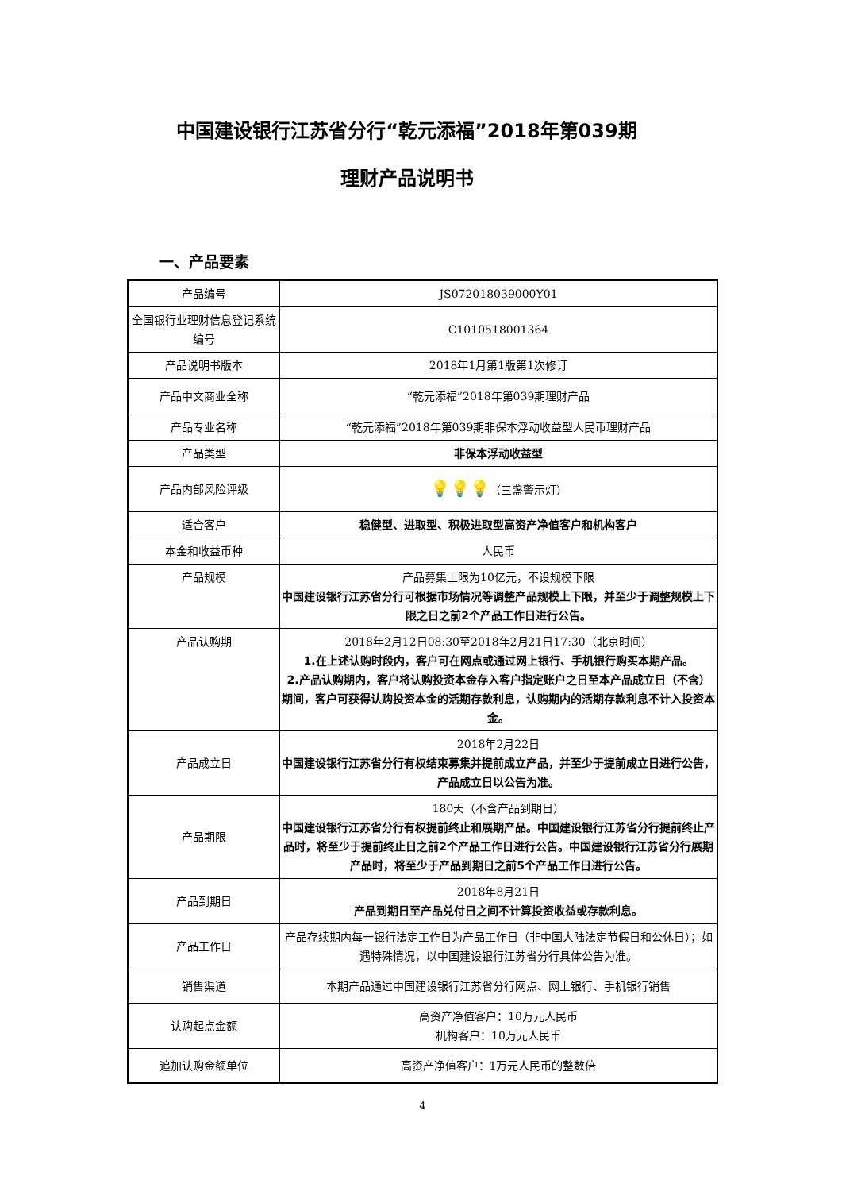中国建设银行江苏省分行“乾元添福”2018年第039期
理财产品说明书
一、产品要素
| 产品编号 | JS072018039000Y01 |
| 全国银行业理财信息登记系统编号 | C1010518001364 |
| 产品说明书版本 | 2018年1月第1版第1次修订 |
| 产品中文商业全称 | “乾元添福”2018年第039期理财产品 |
| 产品专业名称 | “乾元添福”2018年第039期非保本浮动收益型人民币理财产品 |
| 产品类型 | 非保本浮动收益型 |
| 产品内部风险评级 | 💡💡💡 （三盏警示灯） |
| 适合客户 | 稳健型、进取型、积极进取型高资产净值客户和机构客户 |
| 本金和收益币种 | 人民币 |
| 产品规模 | 产品募集上限为10亿元，不设规模下限 中国建设银行江苏省分行可根据市场情况等调整产品规模上下限，并至少于调整规模上下限之日之前2个产品工作日进行公告。 |
| 产品认购期 | 2018年2月12日08:30至2018年2月21日17:30（北京时间） 1.在上述认购时段内，客户可在网点或通过网上银行、手机银行购买本期产品。 2.产品认购期内，客户将认购投资本金存入客户指定账户之日至本产品成立日（不含）期间，客户可获得认购投资本金的活期存款利息，认购期内的活期存款利息不计入投资本金。 |
| 产品成立日 | 2018年2月22日 中国建设银行江苏省分行有权结束募集并提前成立产品，并至少于提前成立日进行公告，产品成立日以公告为准。 |
| 产品期限 | 180天（不含产品到期日） 中国建设银行江苏省分行有权提前终止和展期产品。中国建设银行江苏省分行提前终止产品时，将至少于提前终止日之前2个产品工作日进行公告。中国建设银行江苏省分行展期产品时，将至少于产品到期日之前5个产品工作日进行公告。 |
| 产品到期日 | 2018年8月21日 产品到期日至产品兑付日之间不计算投资收益或存款利息。 |
| 产品工作日 | 产品存续期内每一银行法定工作日为产品工作日（非中国大陆法定节假日和公休日）；如遇特殊情况，以中国建设银行江苏省分行具体公告为准。 |
| 销售渠道 | 本期产品通过中国建设银行江苏省分行网点、网上银行、手机银行销售 |
| 认购起点金额 | 高资产净值客户：10万元人民币 机构客户：10万元人民币 |
| 追加认购金额单位 | 高资产净值客户：1万元人民币的整数倍 |
4